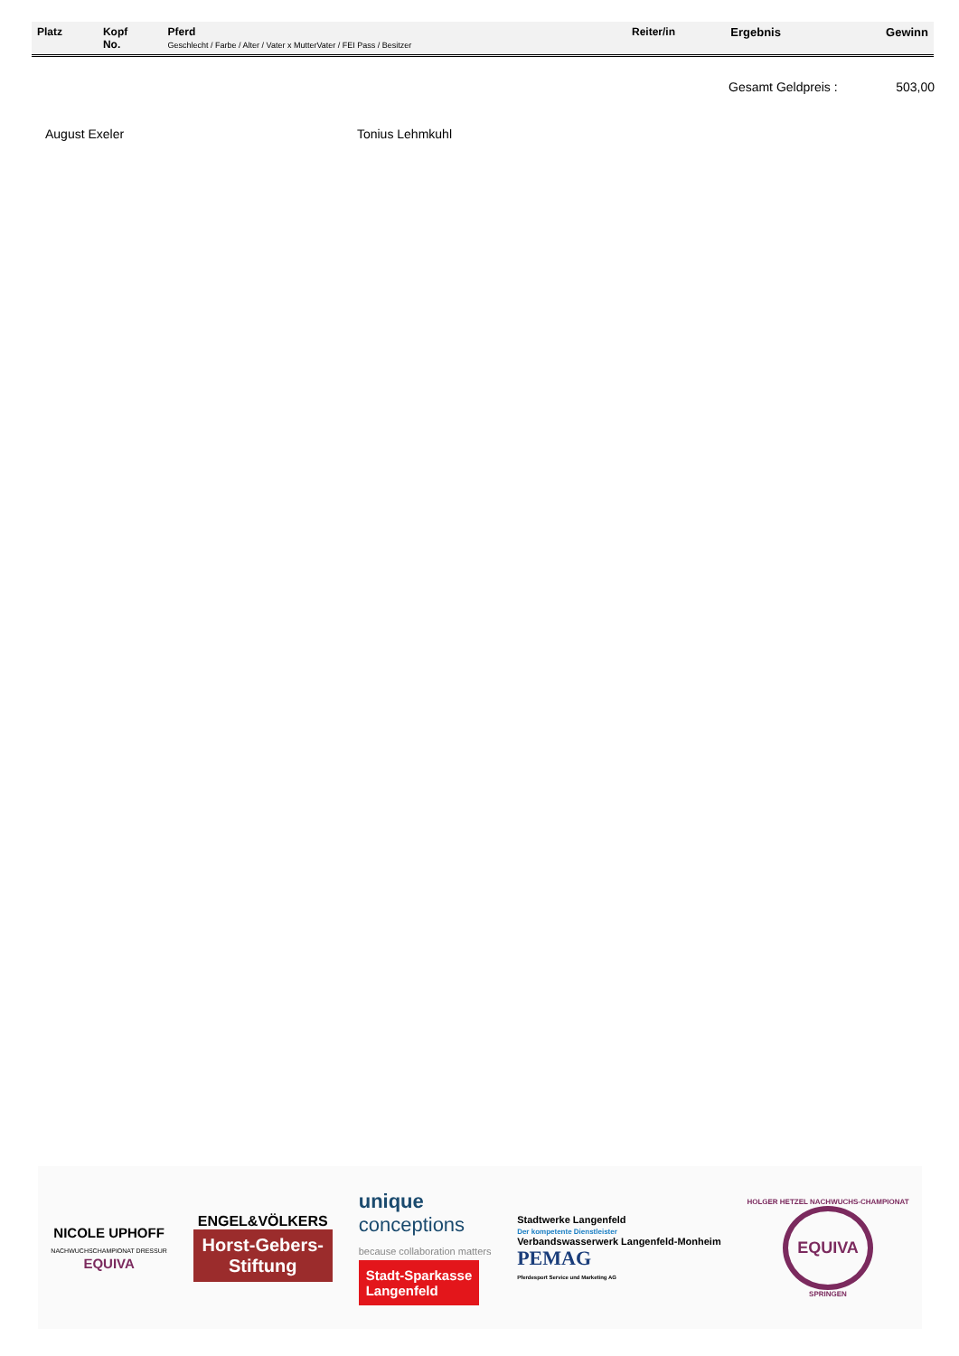| Platz | Kopf No. | Pferd Geschlecht / Farbe / Alter / Vater x MutterVater / FEI Pass / Besitzer | Reiter/in | Ergebnis | Gewinn |
| --- | --- | --- | --- | --- | --- |
Gesamt Geldpreis : 503,00
August Exeler Tonius Lehmkuhl
NICOLE UPHOFF
NACHWUCHSCHAMPIONAT DRESSUR
EQUIVA
ENGEL&VÖLKERS
Horst-Gebers-
Stiftung
unique
conceptions
because collaboration matters
Stadt-Sparkasse
Langenfeld
Stadtwerke Langenfeld
Der kompetente Dienstleister
Verbandswasserwerk Langenfeld-Monheim
PEMAG
Pferdesport Service und Marketing AG
HOLGER HETZEL NACHWUCHS-CHAMPIONAT
EQUIVA
SPRINGEN